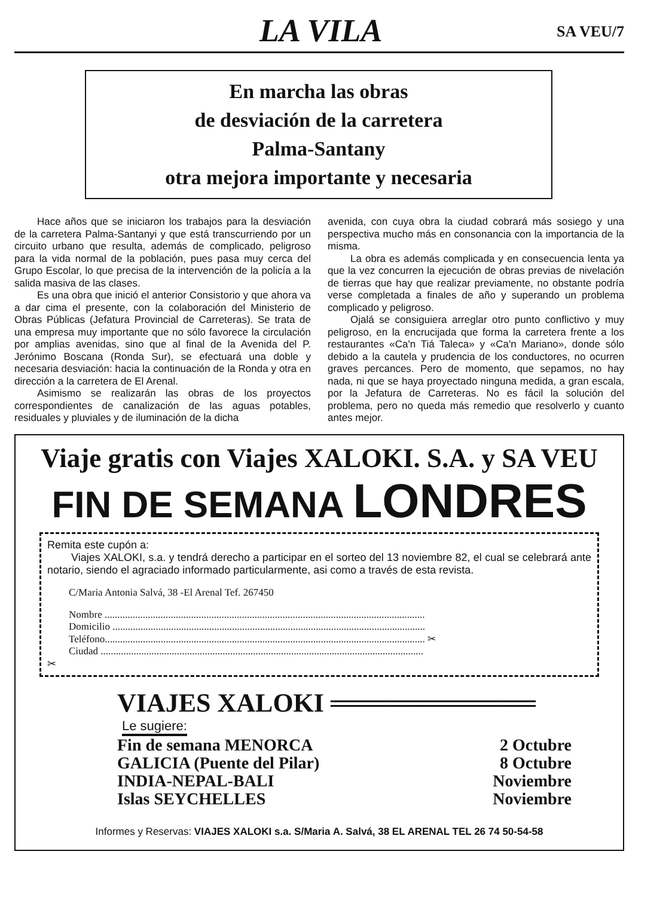LA VILA
SA VEU/7
En marcha las obras
de desviación de la carretera
Palma-Santany
otra mejora importante y necesaria
Hace años que se iniciaron los trabajos para la desviación de la carretera Palma-Santanyi y que está transcurriendo por un circuito urbano que resulta, además de complicado, peligroso para la vida normal de la población, pues pasa muy cerca del Grupo Escolar, lo que precisa de la intervención de la policía a la salida masiva de las clases.
Es una obra que inició el anterior Consistorio y que ahora va a dar cima el presente, con la colaboración del Ministerio de Obras Públicas (Jefatura Provincial de Carreteras). Se trata de una empresa muy importante que no sólo favorece la circulación por amplias avenidas, sino que al final de la Avenida del P. Jerónimo Boscana (Ronda Sur), se efectuará una doble y necesaria desviación: hacia la continuación de la Ronda y otra en dirección a la carretera de El Arenal.
Asimismo se realizarán las obras de los proyectos correspondientes de canalización de las aguas potables, residuales y pluviales y de iluminación de la dicha
avenida, con cuya obra la ciudad cobrará más sosiego y una perspectiva mucho más en consonancia con la importancia de la misma.
La obra es además complicada y en consecuencia lenta ya que la vez concurren la ejecución de obras previas de nivelación de tierras que hay que realizar previamente, no obstante podría verse completada a finales de año y superando un problema complicado y peligroso.
Ojalá se consiguiera arreglar otro punto conflictivo y muy peligroso, en la encrucijada que forma la carretera frente a los restaurantes «Ca'n Tiá Taleca» y «Ca'n Mariano», donde sólo debido a la cautela y prudencia de los conductores, no ocurren graves percances. Pero de momento, que sepamos, no hay nada, ni que se haya proyectado ninguna medida, a gran escala, por la Jefatura de Carreteras. No es fácil la solución del problema, pero no queda más remedio que resolverlo y cuanto antes mejor.
Viaje gratis con Viajes XALOKI. S.A. y SA VEU
FIN DE SEMANA LONDRES
Remita este cupón a:
Viajes XALOKI, s.a. y tendrá derecho a participar en el sorteo del 13 noviembre 82, el cual se celebrará ante notario, siendo el agraciado informado particularmente, asi como a través de esta revista.
C/Maria Antonia Salvá, 38 -El Arenal Tef. 267450
Nombre ..............................................................................................................................
Domicilio ...........................................................................................................................
Teléfono.............................................................................................................................. ✂
Ciudad ...............................................................................................................................
✂
VIAJES XALOKI ═══════════
Le sugiere:
Fin de semana MENORCA 2 Octubre
GALICIA (Puente del Pilar) 8 Octubre
INDIA-NEPAL-BALI Noviembre
Islas SEYCHELLES Noviembre
Informes y Reservas: VIAJES XALOKI s.a. S/Maria A. Salvá, 38 EL ARENAL TEL 26 74 50-54-58